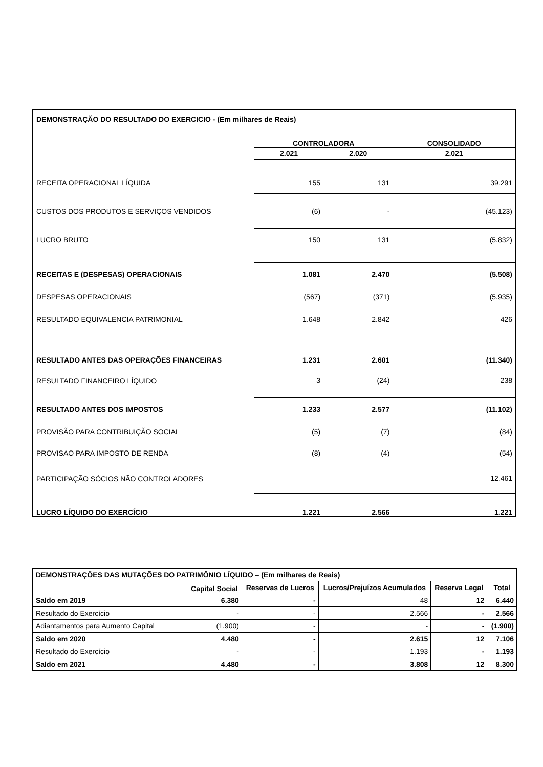| DEMONSTRAÇÃO DO RESULTADO DO EXERCICIO - (Em milhares de Reais) | | | |
| | CONTROLADORA | | CONSOLIDADO |
| | 2.021 | 2.020 | 2.021 |
| RECEITA OPERACIONAL LÍQUIDA | 155 | 131 | 39.291 |
| CUSTOS DOS PRODUTOS E SERVIÇOS VENDIDOS | (6) | - | (45.123) |
| LUCRO BRUTO | 150 | 131 | (5.832) |
| RECEITAS E (DESPESAS) OPERACIONAIS | 1.081 | 2.470 | (5.508) |
| DESPESAS OPERACIONAIS | (567) | (371) | (5.935) |
| RESULTADO EQUIVALENCIA PATRIMONIAL | 1.648 | 2.842 | 426 |
| RESULTADO ANTES DAS OPERAÇÕES FINANCEIRAS | 1.231 | 2.601 | (11.340) |
| RESULTADO FINANCEIRO LÍQUIDO | 3 | (24) | 238 |
| RESULTADO ANTES DOS IMPOSTOS | 1.233 | 2.577 | (11.102) |
| PROVISÃO PARA CONTRIBUIÇÃO SOCIAL | (5) | (7) | (84) |
| PROVISAO PARA IMPOSTO DE RENDA | (8) | (4) | (54) |
| PARTICIPAÇÃO SÓCIOS NÃO CONTROLADORES | | | 12.461 |
| LUCRO LÍQUIDO DO EXERCÍCIO | 1.221 | 2.566 | 1.221 |
| DEMONSTRAÇÕES DAS MUTAÇÕES DO PATRIMÔNIO LÍQUIDO – (Em milhares de Reais) | | | | | |
| --- | --- | --- | --- | --- | --- |
| | Capital Social | Reservas de Lucros | Lucros/Prejuízos Acumulados | Reserva Legal | Total |
| Saldo em 2019 | 6.380 | - | 48 | 12 | 6.440 |
| Resultado do Exercício | - | - | 2.566 | - | 2.566 |
| Adiantamentos para Aumento Capital | (1.900) | - | - | - | (1.900) |
| Saldo em 2020 | 4.480 | - | 2.615 | 12 | 7.106 |
| Resultado do Exercício | - | - | 1.193 | - | 1.193 |
| Saldo em 2021 | 4.480 | - | 3.808 | 12 | 8.300 |